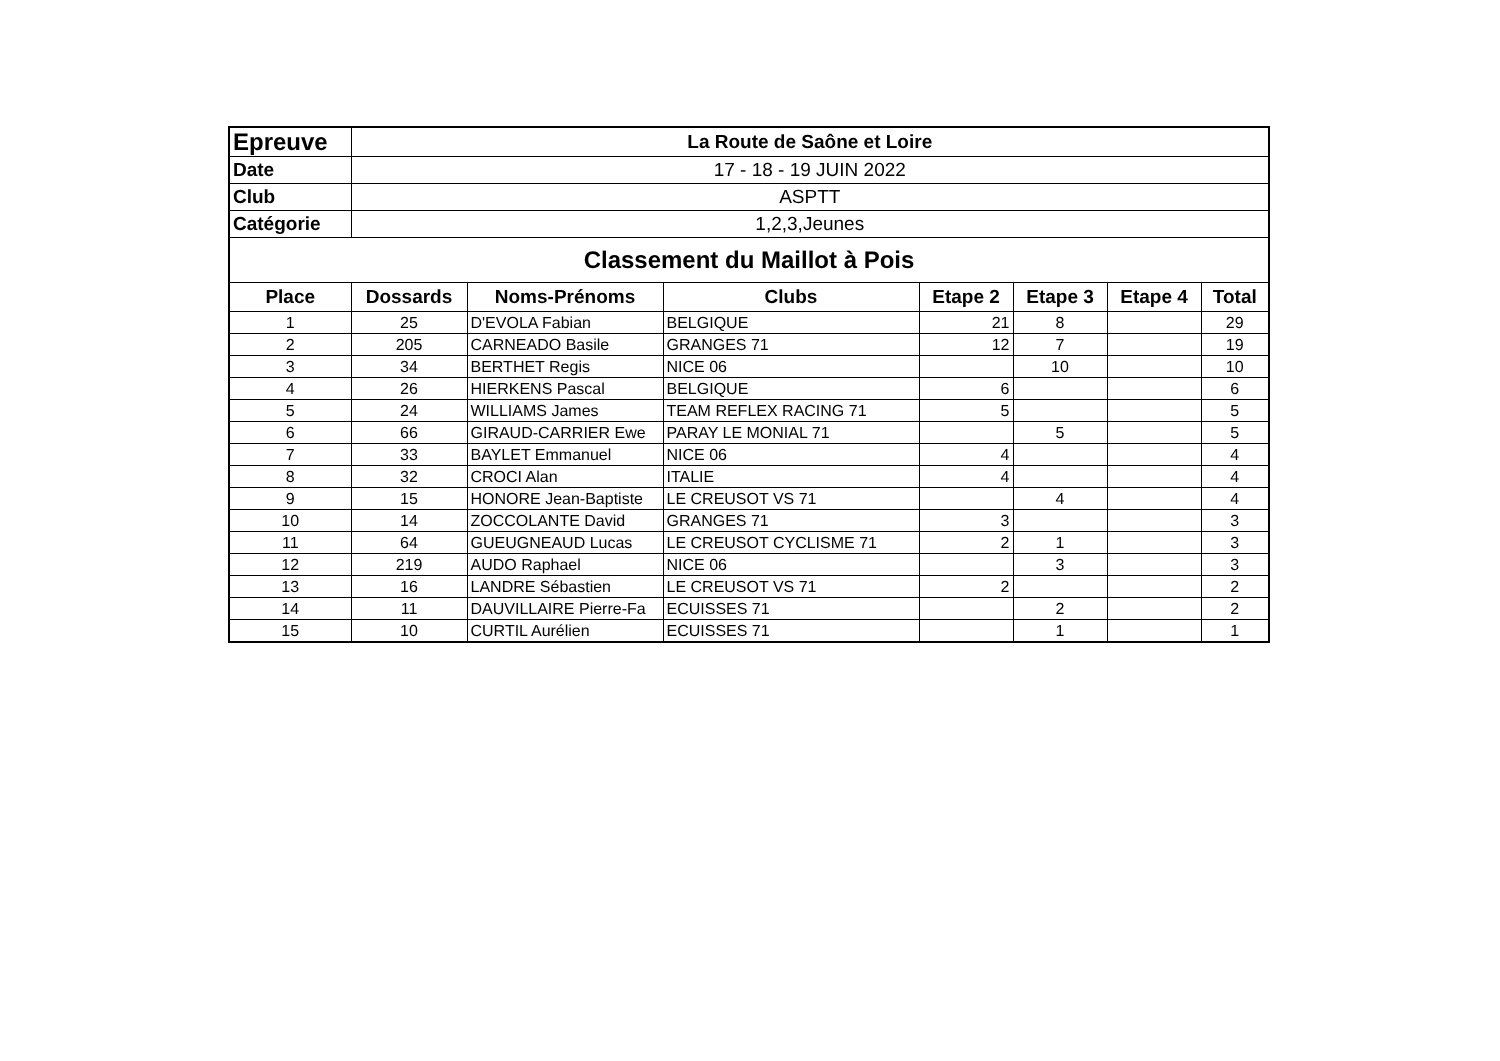| Epreuve | La Route de Saône et Loire | | | | | | |
| Date | 17 - 18 - 19 JUIN 2022 | | | | | | |
| Club | ASPTT | | | | | | |
| Catégorie | 1,2,3,Jeunes | | | | | | |
| Classement du Maillot à Pois | | | | | | | |
| Place | Dossards | Noms-Prénoms | Clubs | Etape 2 | Etape 3 | Etape 4 | Total |
| 1 | 25 | D'EVOLA Fabian | BELGIQUE | 21 | 8 | | 29 |
| 2 | 205 | CARNEADO Basile | GRANGES 71 | 12 | 7 | | 19 |
| 3 | 34 | BERTHET Regis | NICE 06 | | 10 | | 10 |
| 4 | 26 | HIERKENS Pascal | BELGIQUE | 6 | | | 6 |
| 5 | 24 | WILLIAMS James | TEAM REFLEX RACING 71 | 5 | | | 5 |
| 6 | 66 | GIRAUD-CARRIER Ewe | PARAY LE MONIAL 71 | | 5 | | 5 |
| 7 | 33 | BAYLET Emmanuel | NICE 06 | 4 | | | 4 |
| 8 | 32 | CROCI Alan | ITALIE | 4 | | | 4 |
| 9 | 15 | HONORE Jean-Baptiste | LE CREUSOT VS 71 | | 4 | | 4 |
| 10 | 14 | ZOCCOLANTE David | GRANGES 71 | 3 | | | 3 |
| 11 | 64 | GUEUGNEAUD Lucas | LE CREUSOT CYCLISME 71 | 2 | 1 | | 3 |
| 12 | 219 | AUDO Raphael | NICE 06 | | 3 | | 3 |
| 13 | 16 | LANDRE Sébastien | LE CREUSOT VS 71 | 2 | | | 2 |
| 14 | 11 | DAUVILLAIRE Pierre-Fa | ECUISSES 71 | | 2 | | 2 |
| 15 | 10 | CURTIL Aurélien | ECUISSES 71 | | 1 | | 1 |